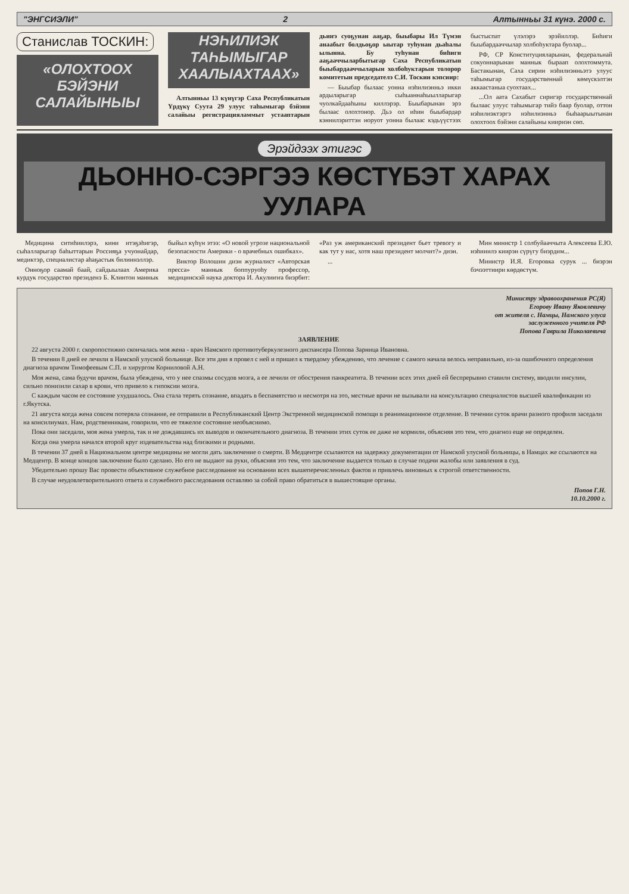"ЭНГСИЭЛИ" 2 Алтынньы 31 күнэ. 2000 с.
Станислав ТОСКИН:
«ОЛОХТООХ БЭЙЭНИ САЛАЙЫНЫЫ НЭҺИЛИЭК ТАҺЫМЫГАР ХААЛЫАХТААХ»
Алтынньы 13 күнүгэр Саха Республикатын Үрдүкү Суута 29 улуус таһымыгар бэйэни салайыы регистрацияламмыт устааптарын дьиҥэ суоҕунан ааҕар, быыбары Ил Түмэн анаабыт болдьоҕор ыытар туһунан дьаһалы ылынна. Бу туһунан биһиги ааҕааччыларбытыгар Саха Республикатын быыбардааччыларын холбоһуктарын толорор комитетын председателэ С.И. Тоскин кэпсиир:
— Быыбар былаас уонна нэһилиэнньэ икки ардыларыгар сыһыаннаһыылларыгар чуолкайдааһыны киллэрэр. Быыбарынан эрэ былаас олохтонор. Дьэ ол иһин быыбардар кэннилэриттэн норуот уонна былаас кэдьүүстээх быстыспат үлэлэрэ эрэйиллэр. Биһиги быыбардааччылар холбоһуктара буолар...
РФ, СР Конституцияларынан, федеральнай сокуоннарынан маннык быраап олохтомму­та. Бастакынан, Саха сирин нэһилиэнньэтэ улуус таһымыгар государственнай көмүскэлтэн аккаастаныа суохтаах...
...Ол аата Сахабыт сиригэр государственнай былаас улуус таһымыгар тийэ баар буолар, оттон нэһилиэктэргэ нэһилиэнньэ быһаарыытынан олохтоох бэйэни салайыны киириэн сөп.
Эрэйдээх этигэс
ДЬОННО-СЭРГЭЭ КӨСТҮБЭТ ХАРАХ УУЛАРА
Медицина ситиһиилэрэ, кини итэҕэһигэр, сыһалларыгар баһыттарын Россияҕа учуонайдар, медиктэр, специалистар аһаҕастык билиннэллэр.
Онноҕор саамай баай, сайдыылаах Америка курдук государство президенэ Б. Клинтон маннык быйыл күһүн этээ: «О новой угрозе национальной безопасности Америки - о врачебных ошибках».
Виктор Волошин диэн журналист «Авторская пресса» маннык боппуруоһу профессор, медицинскэй наука доктора И. Акулиҥҥа биэрбит: «Раз уж американский президент бьет тревогу и как тут у нас, хотя наш президент молчит?» диэн.
...
Мин министр 1 солбуйааччыта Алексеева Е.Ю. нэһииилэ киирэн сүрүгу биэрдим...
Министр И.Я. Егоровка сурук ... биэрэн бэчээттиири көрдөстүм.
Министру здравоохранения РС(Я)
Егорову Ивану Яковлевичу
от жителя с. Намцы, Намского улуса
заслуженного учителя РФ
Попова Гаврила Николаевича
ЗАЯВЛЕНИЕ
22 августа 2000 г. скоропостижно скончалась моя жена - врач Намского противотуберкулезного диспансера Попова Зарница Ивановна.
В течении 8 дней ее лечили в Намской улусной больнице. Все эти дни я провел с ней и пришел к твердому убеждению, что лечение с самого начала велось неправильно, из-за ошибочного определения диагноза врачом Тимофеевым С.П. и хирургом Корниловой А.Н.
Моя жена, сама будучи врачом, была убеждена, что у нее спазмы сосудов мозга, а ее лечили от обострения панкреатита. В течении всех этих дней ей беспрерывно ставили систему, вводили инсулин, сильно понизили сахар в крови, что привело к гипоксии мозга.
С каждым часом ее состояние ухудшалось. Она стала терять сознание, впадать в беспамятство и несмотря на это, местные врачи не вызывали на консультацию специалистов высшей квалификации из г.Якутска.
21 августа когда жена совсем потеряла сознание, ее отправили в Республиканский Центр Экстренной медицинской помощи в реанимационное отделение. В течении суток врачи разного профиля заседали на консилиумах. Нам, родственникам, говорили, что ее тяжелое состояние необъяснимо.
Пока они заседали, моя жена умерла, так и не дождавшись их выводов и окончательного диагноза. В течении этих суток ее даже не кормили, объясняя это тем, что диагноз еще не определен.
Когда она умерла начался второй круг издевательства над близкими и родными.
В течении 37 дней в Национальном центре медицины не могли дать заключение о смерти. В Медцентре ссылаются на задержку документации от Намской улусной больницы, в Намцах же ссылаются на Медцентр. В конце концов заключение было сделано. Но его не выдают на руки, объясняя это тем, что заключение выдается только в случае подачи жалобы или заявления в суд.
Убедительно прошу Вас провести объективное служебное расследование на основании всех вышеперечисленных фактов и привлечь виновных к строгой ответственности.
В случае неудовлетворительного ответа и служебного расследования оставляю за собой право обратиться в вышестоящие органы.
Попов Г.Н.
10.10.2000 г.